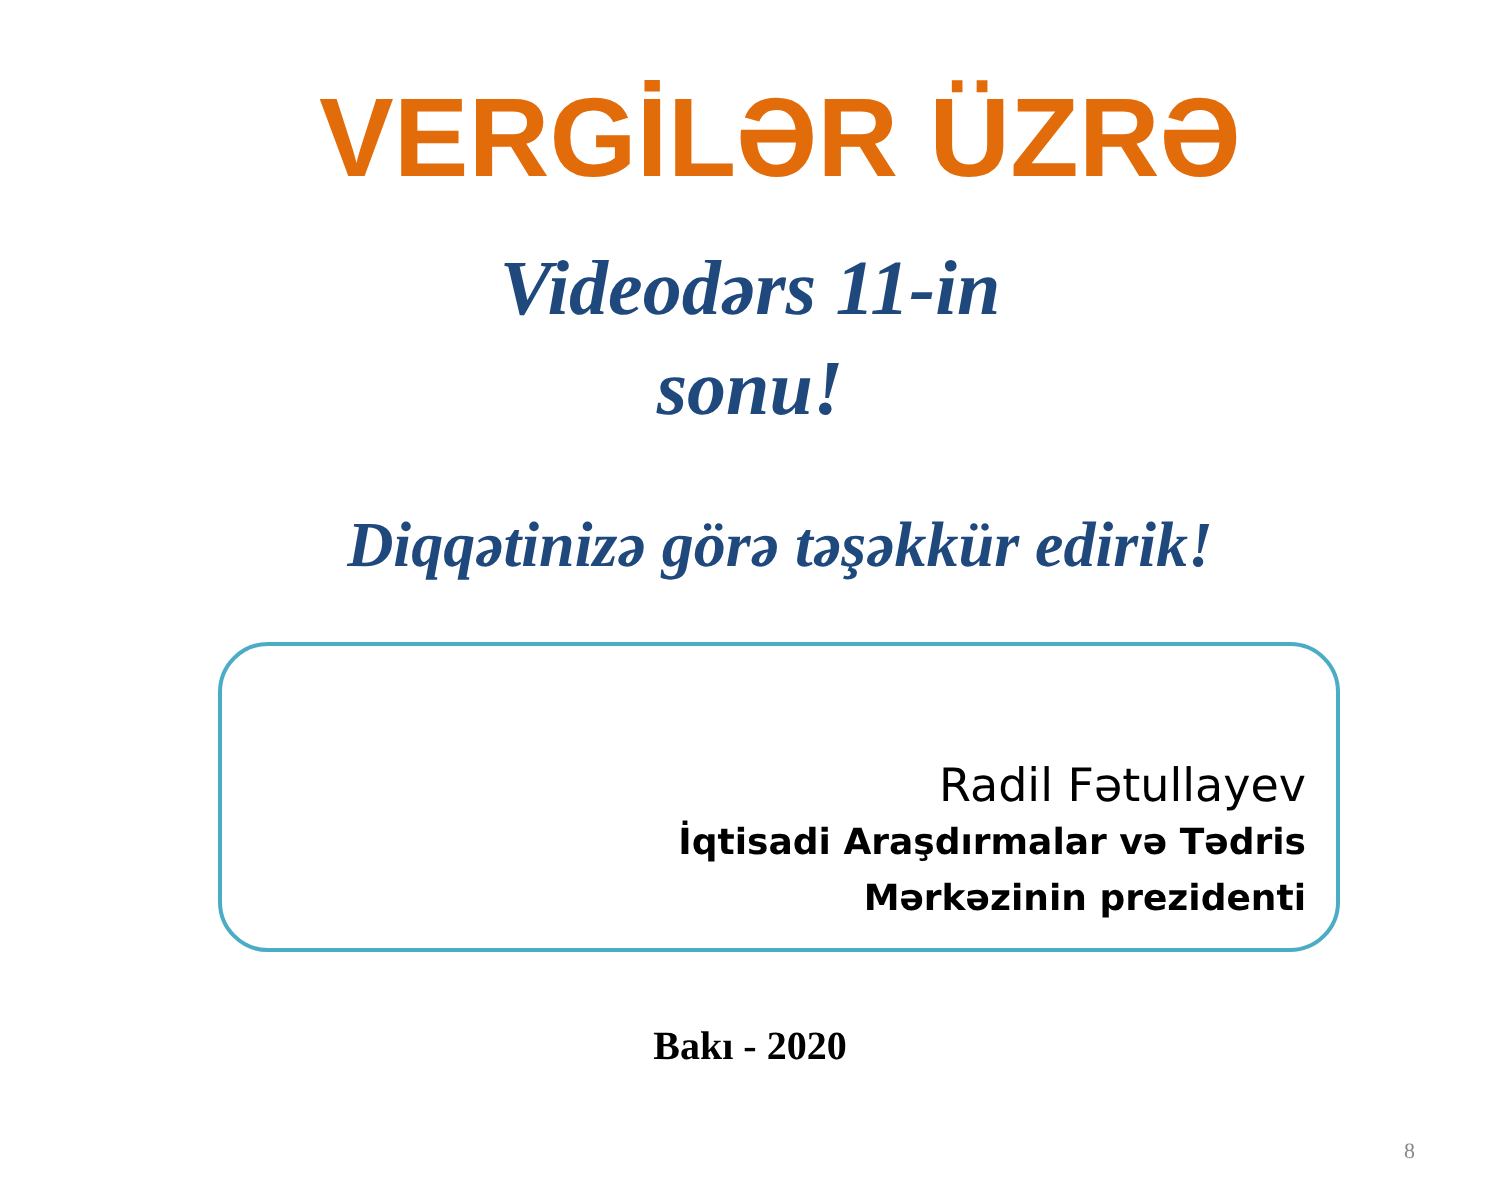VERGİLƏR ÜZRƏ
Videodərs 11-in
sonu!
Diqqətinizə görə təşəkkür edirik!
Radil Fətullayev
İqtisadi Araşdırmalar və Tədris
Mərkəzinin prezidenti
Bakı - 2020
8